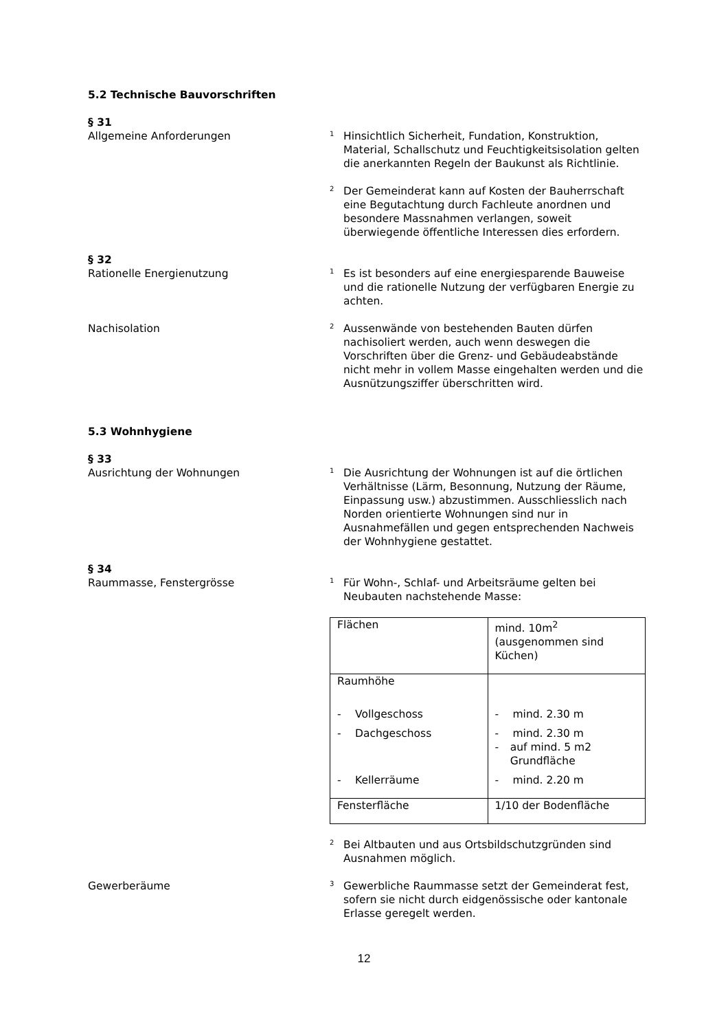5.2 Technische Bauvorschriften
§ 31
Allgemeine Anforderungen
1
Hinsichtlich Sicherheit, Fundation, Konstruktion, Material, Schallschutz und Feuchtigkeitsisolation gelten die anerkannten Regeln der Baukunst als Richtlinie.
2
Der Gemeinderat kann auf Kosten der Bauherrschaft eine Begutachtung durch Fachleute anordnen und besondere Massnahmen verlangen, soweit überwiegende öffentliche Interessen dies erfordern.
§ 32
Rationelle Energienutzung
1
Es ist besonders auf eine energiesparende Bauweise und die rationelle Nutzung der verfügbaren Energie zu achten.
Nachisolation
2
Aussenwände von bestehenden Bauten dürfen nachisoliert werden, auch wenn deswegen die Vorschriften über die Grenz- und Gebäudeabstände nicht mehr in vollem Masse eingehalten werden und die Ausnützungsziffer überschritten wird.
5.3 Wohnhygiene
§ 33
Ausrichtung der Wohnungen
1
Die Ausrichtung der Wohnungen ist auf die örtlichen Verhältnisse (Lärm, Besonnung, Nutzung der Räume, Einpassung usw.) abzustimmen. Ausschliesslich nach Norden orientierte Wohnungen sind nur in Ausnahmefällen und gegen entsprechenden Nachweis der Wohnhygiene gestattet.
§ 34
Raummasse, Fenstergrösse
1
Für Wohn-, Schlaf- und Arbeitsräume gelten bei Neubauten nachstehende Masse:
| Flächen | mind. 10m<sup>2</sup> (ausgenommen sind Küchen) |
| Raumhöhe - Vollgeschoss - Dachgeschoss - Kellerräume | - mind. 2.30 m - mind. 2.30 m - auf mind. 5 m2 Grundfläche - mind. 2.20 m |
| Fensterfläche | 1/10 der Bodenfläche |
2
Bei Altbauten und aus Ortsbildschutzgründen sind Ausnahmen möglich.
Gewerberäume
3
Gewerbliche Raummasse setzt der Gemeinderat fest, sofern sie nicht durch eidgenössische oder kantonale Erlasse geregelt werden.
12